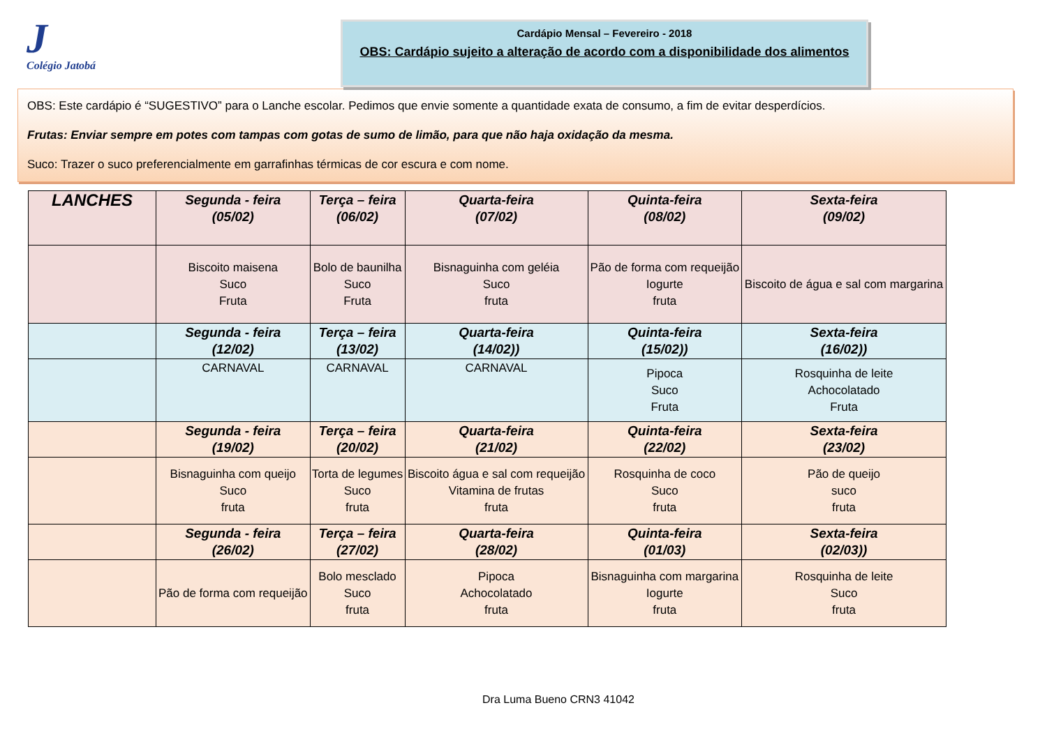J
Colégio Jatobá
Cardápio Mensal – Fevereiro - 2018
OBS: Cardápio sujeito a alteração de acordo com a disponibilidade dos alimentos
OBS: Este cardápio é “SUGESTIVO” para o Lanche escolar. Pedimos que envie somente a quantidade exata de consumo, a fim de evitar desperdícios.
Frutas: Enviar sempre em potes com tampas com gotas de sumo de limão, para que não haja oxidação da mesma.
Suco: Trazer o suco preferencialmente em garrafinhas térmicas de cor escura e com nome.
| LANCHES | Segunda - feira (05/02) | Terça – feira (06/02) | Quarta-feira (07/02) | Quinta-feira (08/02) | Sexta-feira (09/02) |
| --- | --- | --- | --- | --- | --- |
| | Biscoito maisena Suco Fruta | Bolo de baunilha Suco Fruta | Bisnaguinha com geléia Suco fruta | Pão de forma com requeijão Iogurte fruta | Biscoito de água e sal com margarina |
| | Segunda - feira (12/02) | Terça – feira (13/02) | Quarta-feira (14/02)) | Quinta-feira (15/02)) | Sexta-feira (16/02)) |
| | CARNAVAL | CARNAVAL | CARNAVAL | Pipoca Suco Fruta | Rosquinha de leite Achocolatado Fruta |
| | Segunda - feira (19/02) | Terça – feira (20/02) | Quarta-feira (21/02) | Quinta-feira (22/02) | Sexta-feira (23/02) |
| | Bisnaguinha com queijo Suco fruta | Torta de legumes Suco fruta | Biscoito água e sal com requeijão Vitamina de frutas fruta | Rosquinha de coco Suco fruta | Pão de queijo suco fruta |
| | Segunda - feira (26/02) | Terça – feira (27/02) | Quarta-feira (28/02) | Quinta-feira (01/03) | Sexta-feira (02/03)) |
| | Pão de forma com requeijão | Bolo mesclado Suco fruta | Pipoca Achocolatado fruta | Bisnaguinha com margarina Iogurte fruta | Rosquinha de leite Suco fruta |
Dra Luma Bueno CRN3 41042